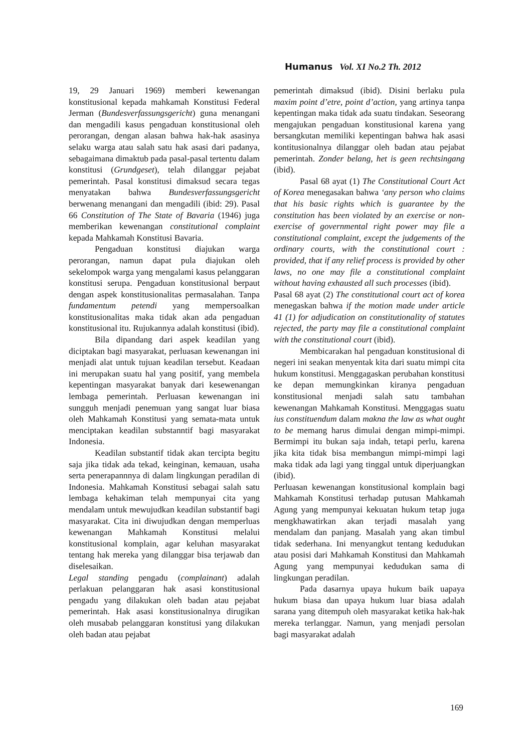Humanus Vol. XI No.2 Th. 2012
19, 29 Januari 1969) memberi kewenangan konstitusional kepada mahkamah Konstitusi Federal Jerman (Bundesverfassungsgericht) guna menangani dan mengadili kasus pengaduan konstitusional oleh perorangan, dengan alasan bahwa hak-hak asasinya selaku warga atau salah satu hak asasi dari padanya, sebagaimana dimaktub pada pasal-pasal tertentu dalam konstitusi (Grundgeset), telah dilanggar pejabat pemerintah. Pasal konstitusi dimaksud secara tegas menyatakan bahwa Bundesverfassungsgericht berwenang menangani dan mengadili (ibid: 29). Pasal 66 Constitution of The State of Bavaria (1946) juga memberikan kewenangan constitutional complaint kepada Mahkamah Konstitusi Bavaria.
Pengaduan konstitusi diajukan warga perorangan, namun dapat pula diajukan oleh sekelompok warga yang mengalami kasus pelanggaran konstitusi serupa. Pengaduan konstitusional berpaut dengan aspek konstitusionalitas permasalahan. Tanpa fundamentum petendi yang mempersoalkan konstitusionalitas maka tidak akan ada pengaduan konstitusional itu. Rujukannya adalah konstitusi (ibid).
Bila dipandang dari aspek keadilan yang diciptakan bagi masyarakat, perluasan kewenangan ini menjadi alat untuk tujuan keadilan tersebut. Keadaan ini merupakan suatu hal yang positif, yang membela kepentingan masyarakat banyak dari kesewenangan lembaga pemerintah. Perluasan kewenangan ini sungguh menjadi penemuan yang sangat luar biasa oleh Mahkamah Konstitusi yang semata-mata untuk menciptakan keadilan substanntif bagi masyarakat Indonesia.
Keadilan substantif tidak akan tercipta begitu saja jika tidak ada tekad, keinginan, kemauan, usaha serta penerapannnya di dalam lingkungan peradilan di Indonesia. Mahkamah Konstitusi sebagai salah satu lembaga kehakiman telah mempunyai cita yang mendalam untuk mewujudkan keadilan substantif bagi masyarakat. Cita ini diwujudkan dengan memperluas kewenangan Mahkamah Konstitusi melalui konstitusional komplain, agar keluhan masyarakat tentang hak mereka yang dilanggar bisa terjawab dan diselesaikan.
Legal standing pengadu (complainant) adalah perlakuan pelanggaran hak asasi konstitusional pengadu yang dilakukan oleh badan atau pejabat pemerintah. Hak asasi konstitusionalnya dirugikan oleh musabab pelanggaran konstitusi yang dilakukan oleh badan atau pejabat
pemerintah dimaksud (ibid). Disini berlaku pula maxim point d’etre, point d’action, yang artinya tanpa kepentingan maka tidak ada suatu tindakan. Seseorang mengajukan pengaduan konstitusional karena yang bersangkutan memiliki kepentingan bahwa hak asasi kontitusionalnya dilanggar oleh badan atau pejabat pemerintah. Zonder belang, het is geen rechtsingang (ibid).
Pasal 68 ayat (1) The Constitutional Court Act of Korea menegasakan bahwa ‘any person who claims that his basic rights which is guarantee by the constitution has been violated by an exercise or non-exercise of governmental right power may file a constitutional complaint, except the judgements of the ordinary courts, with the constitutional court : provided, that if any relief process is provided by other laws, no one may file a constitutional complaint without having exhausted all such processes (ibid).
Pasal 68 ayat (2) The constitutional court act of korea menegaskan bahwa if the motion made under article 41 (1) for adjudication on constitutionality of statutes rejected, the party may file a constitutional complaint with the constitutional court (ibid).
Membicarakan hal pengaduan konstitusional di negeri ini seakan menyentak kita dari suatu mimpi cita hukum konstitusi. Menggagaskan perubahan konstitusi ke depan memungkinkan kiranya pengaduan konstitusional menjadi salah satu tambahan kewenangan Mahkamah Konstitusi. Menggagas suatu ius constituendum dalam makna the law as what ought to be memang harus dimulai dengan mimpi-mimpi. Bermimpi itu bukan saja indah, tetapi perlu, karena jika kita tidak bisa membangun mimpi-mimpi lagi maka tidak ada lagi yang tinggal untuk diperjuangkan (ibid).
Perluasan kewenangan konstitusional komplain bagi Mahkamah Konstitusi terhadap putusan Mahkamah Agung yang mempunyai kekuatan hukum tetap juga mengkhawatirkan akan terjadi masalah yang mendalam dan panjang. Masalah yang akan timbul tidak sederhana. Ini menyangkut tentang kedudukan atau posisi dari Mahkamah Konstitusi dan Mahkamah Agung yang mempunyai kedudukan sama di lingkungan peradilan.
Pada dasarnya upaya hukum baik uapaya hukum biasa dan upaya hukum luar biasa adalah sarana yang ditempuh oleh masyarakat ketika hak-hak mereka terlanggar. Namun, yang menjadi persolan bagi masyarakat adalah
169